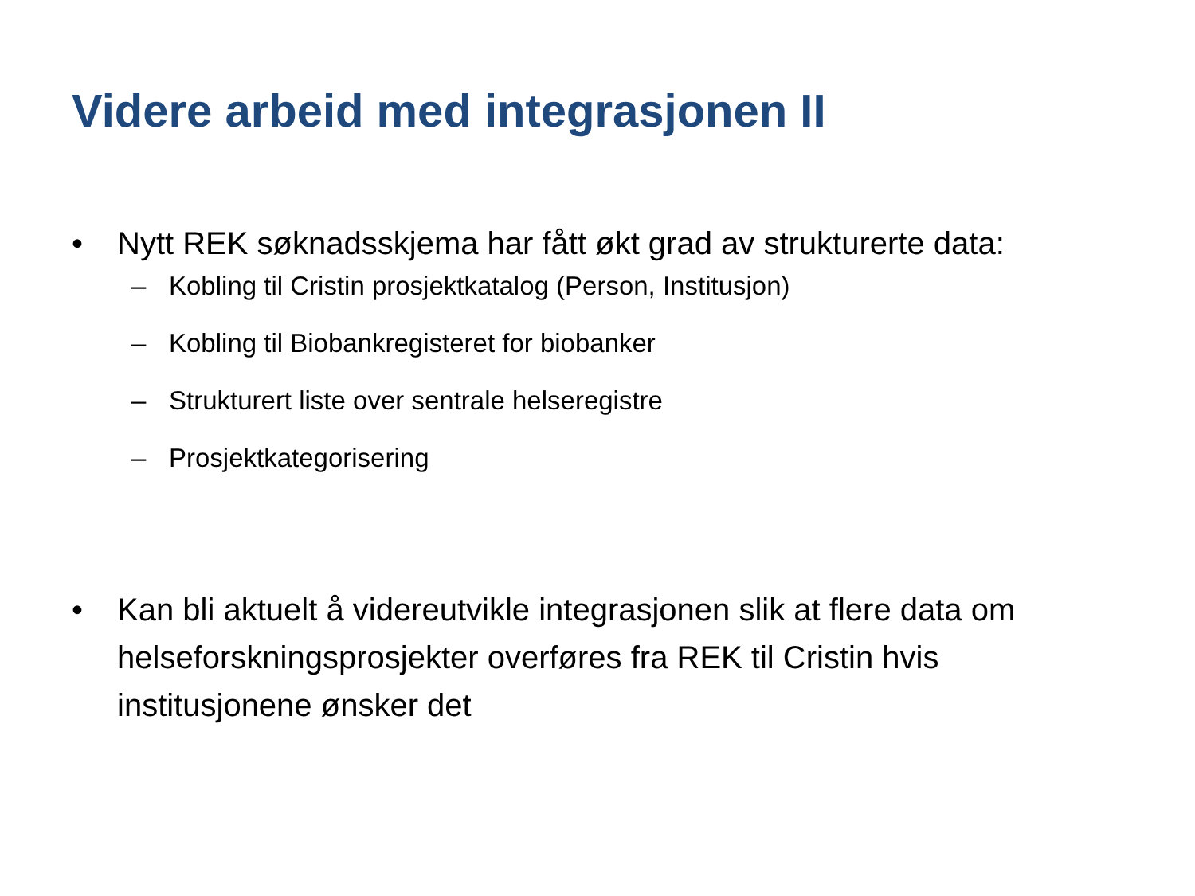Videre arbeid med integrasjonen II
• Nytt REK søknadsskjema har fått økt grad av strukturerte data:
– Kobling til Cristin prosjektkatalog (Person, Institusjon)
– Kobling til Biobankregisteret for biobanker
– Strukturert liste over sentrale helseregistre
– Prosjektkategorisering
• Kan bli aktuelt å videreutvikle integrasjonen slik at flere data om helseforskningsprosjekter overføres fra REK til Cristin hvis institusjonene ønsker det